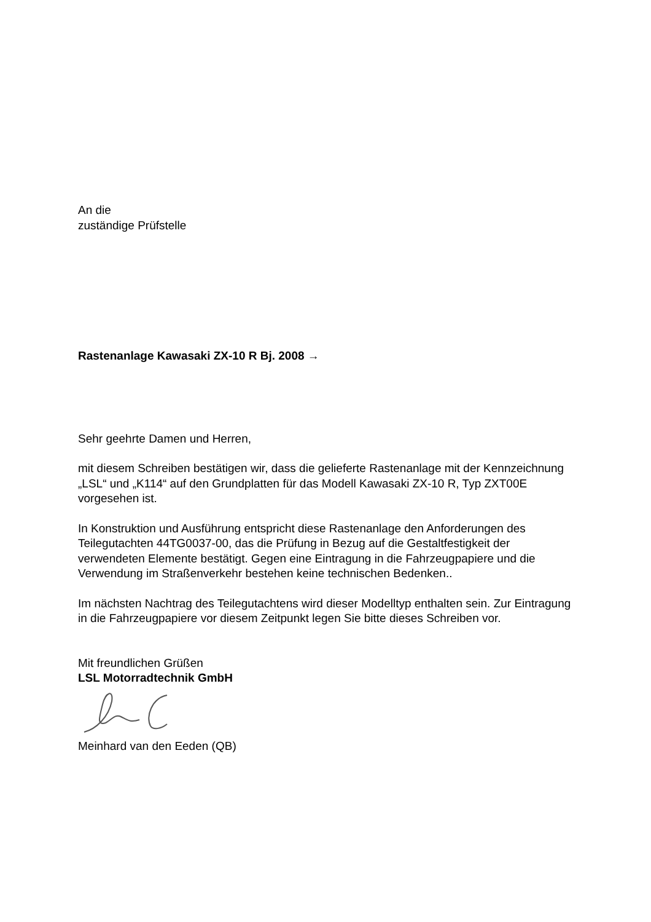An die
zuständige Prüfstelle
Rastenanlage Kawasaki ZX-10 R Bj. 2008 →
Sehr geehrte Damen und Herren,
mit diesem Schreiben bestätigen wir, dass die gelieferte Rastenanlage mit der Kennzeichnung „LSL“ und „K114“ auf den Grundplatten für das Modell Kawasaki ZX-10 R, Typ ZXT00E vorgesehen ist.
In Konstruktion und Ausführung entspricht diese Rastenanlage den Anforderungen des Teilegutachten 44TG0037-00, das die Prüfung in Bezug auf die Gestaltfestigkeit der verwendeten Elemente bestätigt. Gegen eine Eintragung in die Fahrzeugpapiere und die Verwendung im Straßenverkehr bestehen keine technischen Bedenken..
Im nächsten Nachtrag des Teilegutachtens wird dieser Modelltyp enthalten sein. Zur Eintragung in die Fahrzeugpapiere vor diesem Zeitpunkt legen Sie bitte dieses Schreiben vor.
Mit freundlichen Grüßen
LSL Motorradtechnik GmbH
Meinhard van den Eeden (QB)